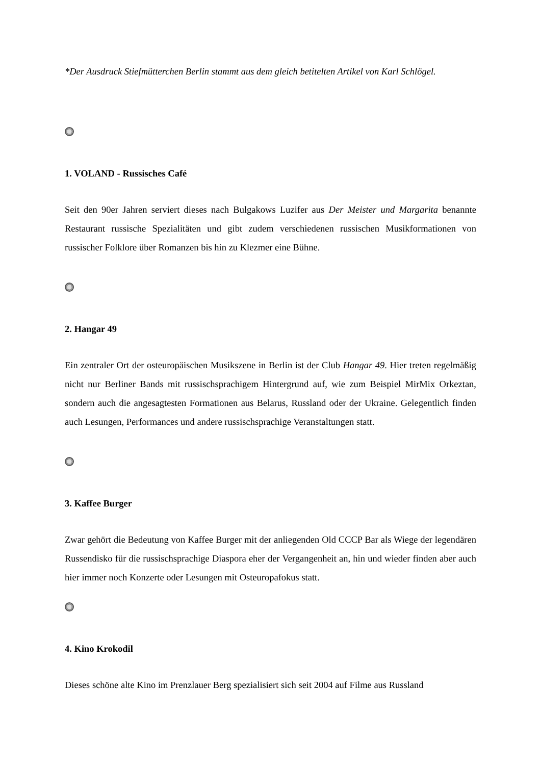*Der Ausdruck Stiefmütterchen Berlin stammt aus dem gleich betitelten Artikel von Karl Schlögel.
1. VOLAND - Russisches Café
Seit den 90er Jahren serviert dieses nach Bulgakows Luzifer aus Der Meister und Margarita benannte Restaurant russische Spezialitäten und gibt zudem verschiedenen russischen Musikformationen von russischer Folklore über Romanzen bis hin zu Klezmer eine Bühne.
2. Hangar 49
Ein zentraler Ort der osteuropäischen Musikszene in Berlin ist der Club Hangar 49. Hier treten regelmäßig nicht nur Berliner Bands mit russischsprachigem Hintergrund auf, wie zum Beispiel MirMix Orkeztan, sondern auch die angesagtesten Formationen aus Belarus, Russland oder der Ukraine. Gelegentlich finden auch Lesungen, Performances und andere russischsprachige Veranstaltungen statt.
3. Kaffee Burger
Zwar gehört die Bedeutung von Kaffee Burger mit der anliegenden Old CCCP Bar als Wiege der legendären Russendisko für die russischsprachige Diaspora eher der Vergangenheit an, hin und wieder finden aber auch hier immer noch Konzerte oder Lesungen mit Osteuropafokus statt.
4. Kino Krokodil
Dieses schöne alte Kino im Prenzlauer Berg spezialisiert sich seit 2004 auf Filme aus Russland